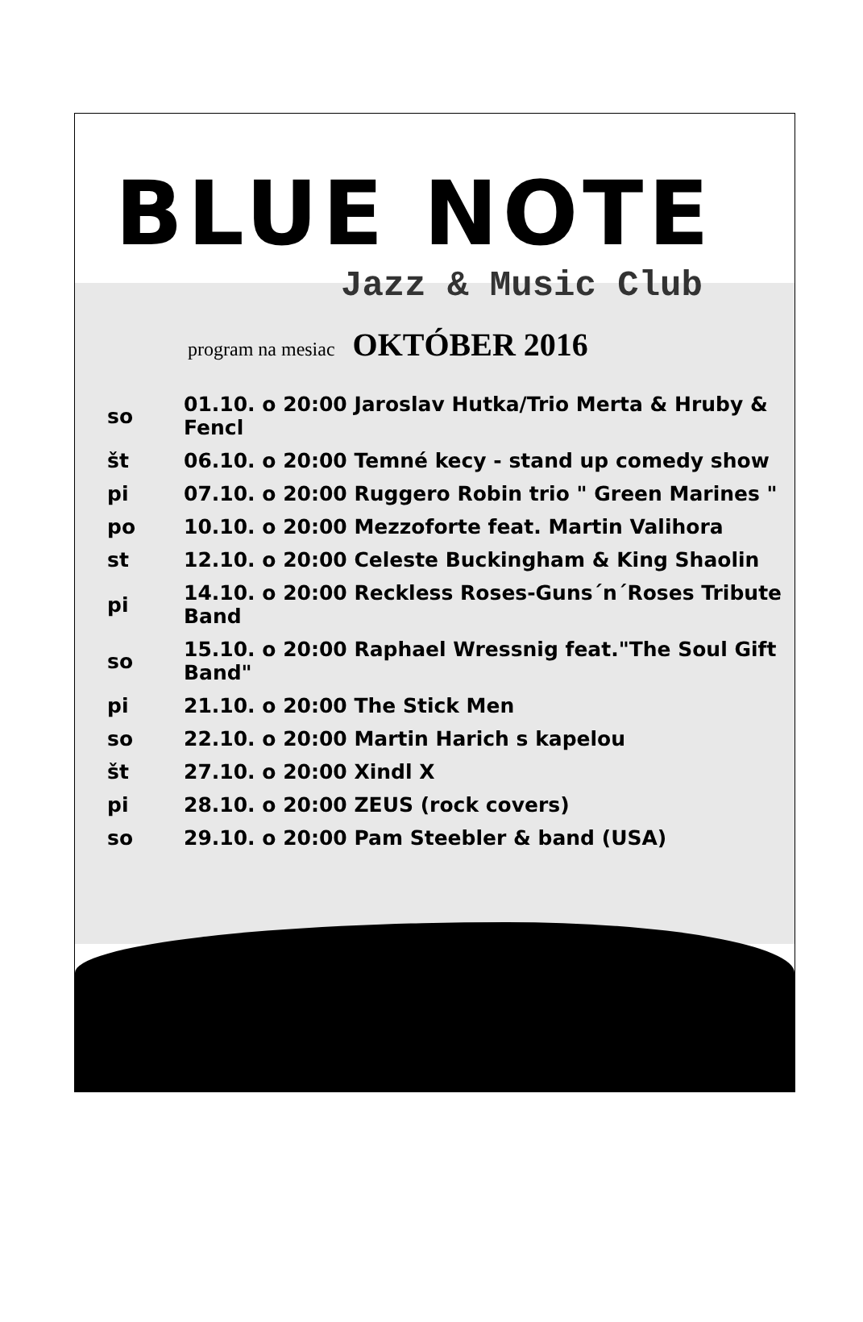BLUE NOTE
Jazz & Music Club
program na mesiac OKTÓBER 2016
| so | 01.10. o 20:00 Jaroslav Hutka/Trio Merta & Hruby & Fencl |
| št | 06.10. o 20:00 Temné kecy - stand up comedy show |
| pi | 07.10. o 20:00 Ruggero Robin trio " Green Marines " |
| po | 10.10. o 20:00 Mezzoforte feat. Martin Valihora |
| st | 12.10. o 20:00 Celeste Buckingham & King Shaolin |
| pi | 14.10. o 20:00 Reckless Roses-Guns´n´Roses Tribute Band |
| so | 15.10. o 20:00 Raphael Wressnig feat."The Soul Gift Band" |
| pi | 21.10. o 20:00 The Stick Men |
| so | 22.10. o 20:00 Martin Harich s kapelou |
| št | 27.10. o 20:00 Xindl X |
| pi | 28.10. o 20:00 ZEUS (rock covers) |
| so | 29.10. o 20:00 Pam Steebler & band (USA) |